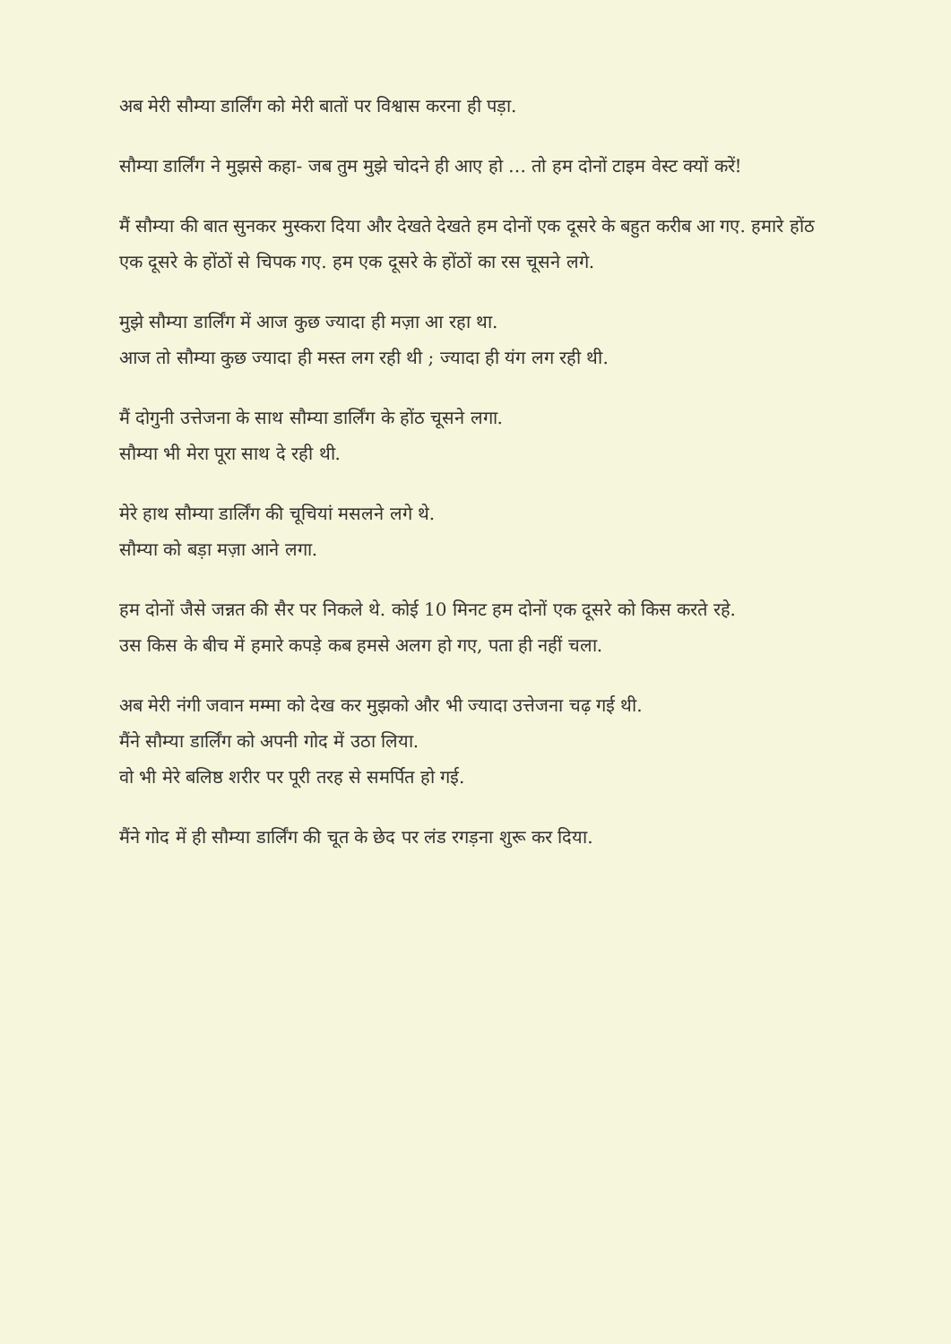अब मेरी सौम्या डार्लिंग को मेरी बातों पर विश्वास करना ही पड़ा.
सौम्या डार्लिंग ने मुझसे कहा- जब तुम मुझे चोदने ही आए हो … तो हम दोनों टाइम वेस्ट क्यों करें!
मैं सौम्या की बात सुनकर मुस्करा दिया और देखते देखते हम दोनों एक दूसरे के बहुत करीब आ गए. हमारे होंठ एक दूसरे के होंठों से चिपक गए. हम एक दूसरे के होंठों का रस चूसने लगे.
मुझे सौम्या डार्लिंग में आज कुछ ज्यादा ही मज़ा आ रहा था.
आज तो सौम्या कुछ ज्यादा ही मस्त लग रही थी ; ज्यादा ही यंग लग रही थी.
मैं दोगुनी उत्तेजना के साथ सौम्या डार्लिंग के होंठ चूसने लगा.
सौम्या भी मेरा पूरा साथ दे रही थी.
मेरे हाथ सौम्या डार्लिंग की चूचियां मसलने लगे थे.
सौम्या को बड़ा मज़ा आने लगा.
हम दोनों जैसे जन्नत की सैर पर निकले थे. कोई 10 मिनट हम दोनों एक दूसरे को किस करते रहे.
उस किस के बीच में हमारे कपड़े कब हमसे अलग हो गए, पता ही नहीं चला.
अब मेरी नंगी जवान मम्मा को देख कर मुझको और भी ज्यादा उत्तेजना चढ़ गई थी.
मैंने सौम्या डार्लिंग को अपनी गोद में उठा लिया.
वो भी मेरे बलिष्ठ शरीर पर पूरी तरह से समर्पित हो गई.
मैंने गोद में ही सौम्या डार्लिंग की चूत के छेद पर लंड रगड़ना शुरू कर दिया.